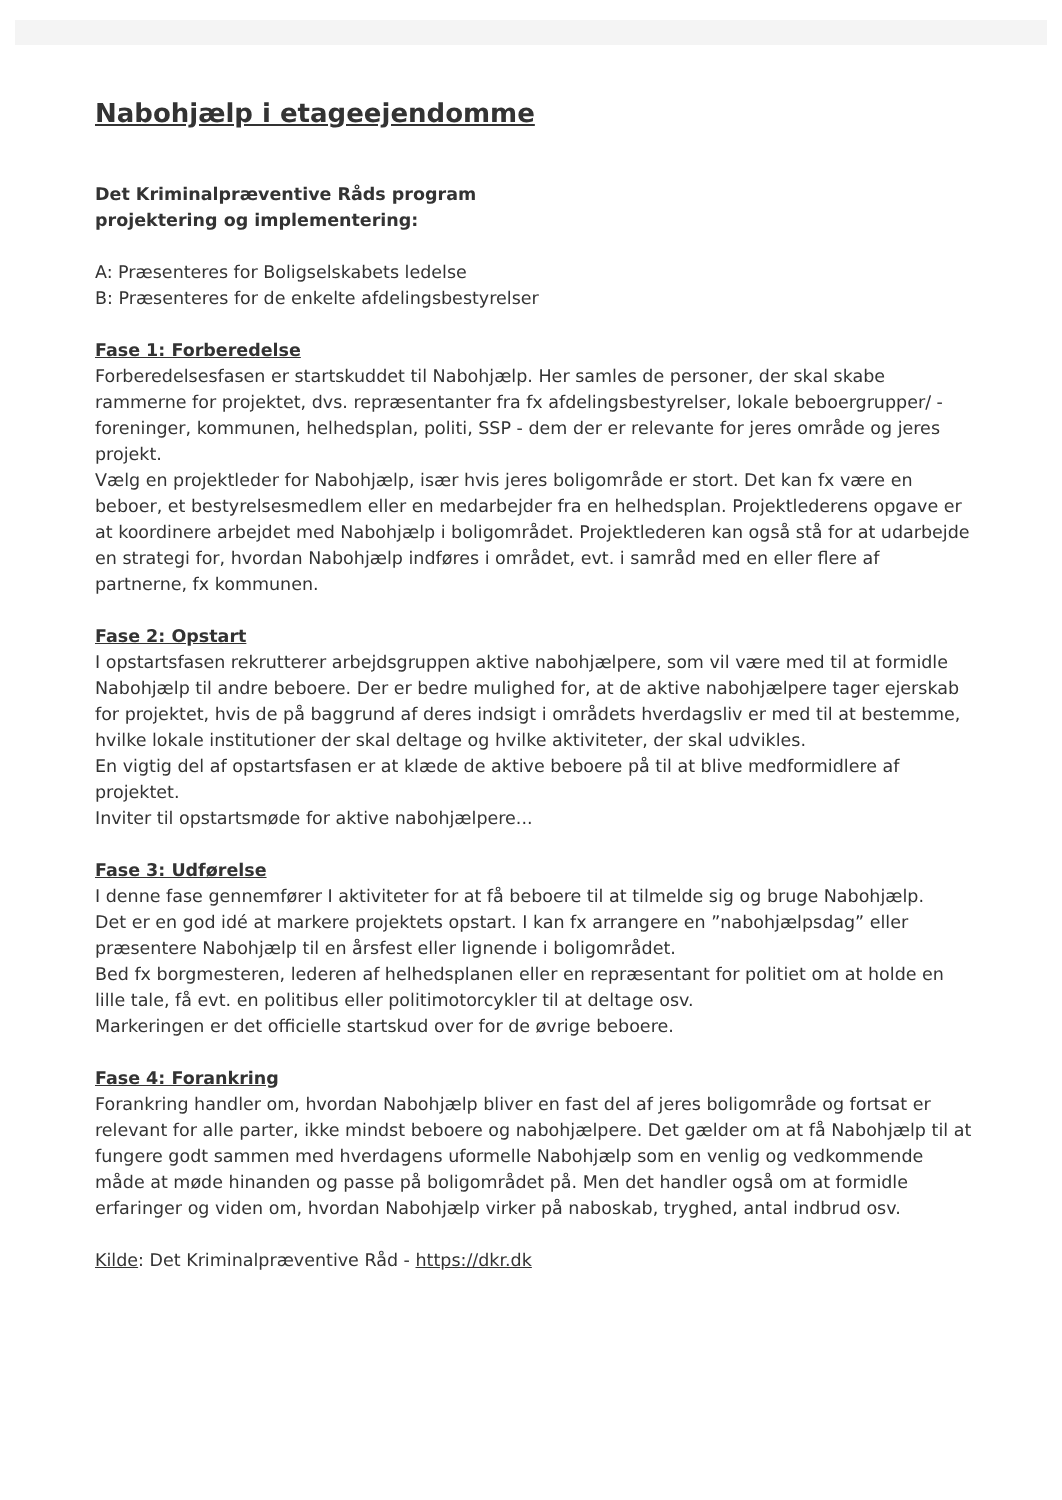Nabohjælp i etageejendomme
Det Kriminalpræventive Råds program
projektering og implementering:
A: Præsenteres for Boligselskabets ledelse
B: Præsenteres for de enkelte afdelingsbestyrelser
Fase 1: Forberedelse
Forberedelsesfasen er startskuddet til Nabohjælp. Her samles de personer, der skal skabe rammerne for projektet, dvs. repræsentanter fra fx afdelingsbestyrelser, lokale beboergrupper/ -foreninger, kommunen, helhedsplan, politi, SSP - dem der er relevante for jeres område og jeres projekt.
Vælg en projektleder for Nabohjælp, især hvis jeres boligområde er stort. Det kan fx være en beboer, et bestyrelsesmedlem eller en medarbejder fra en helhedsplan. Projektlederens opgave er at koordinere arbejdet med Nabohjælp i boligområdet. Projektlederen kan også stå for at udarbejde en strategi for, hvordan Nabohjælp indføres i området, evt. i samråd med en eller flere af partnerne, fx kommunen.
Fase 2: Opstart
I opstartsfasen rekrutterer arbejdsgruppen aktive nabohjælpere, som vil være med til at formidle Nabohjælp til andre beboere. Der er bedre mulighed for, at de aktive nabohjælpere tager ejerskab for projektet, hvis de på baggrund af deres indsigt i områdets hverdagsliv er med til at bestemme, hvilke lokale institutioner der skal deltage og hvilke aktiviteter, der skal udvikles.
En vigtig del af opstartsfasen er at klæde de aktive beboere på til at blive medformidlere af projektet.
Inviter til opstartsmøde for aktive nabohjælpere...
Fase 3: Udførelse
I denne fase gennemfører I aktiviteter for at få beboere til at tilmelde sig og bruge Nabohjælp.
Det er en god idé at markere projektets opstart. I kan fx arrangere en ”nabohjælpsdag” eller præsentere Nabohjælp til en årsfest eller lignende i boligområdet.
Bed fx borgmesteren, lederen af helhedsplanen eller en repræsentant for politiet om at holde en lille tale, få evt. en politibus eller politimotorcykler til at deltage osv.
Markeringen er det officielle startskud over for de øvrige beboere.
Fase 4: Forankring
Forankring handler om, hvordan Nabohjælp bliver en fast del af jeres boligområde og fortsat er relevant for alle parter, ikke mindst beboere og nabohjælpere. Det gælder om at få Nabohjælp til at fungere godt sammen med hverdagens uformelle Nabohjælp som en venlig og vedkommende måde at møde hinanden og passe på boligområdet på. Men det handler også om at formidle erfaringer og viden om, hvordan Nabohjælp virker på naboskab, tryghed, antal indbrud osv.
Kilde: Det Kriminalpræventive Råd - https://dkr.dk